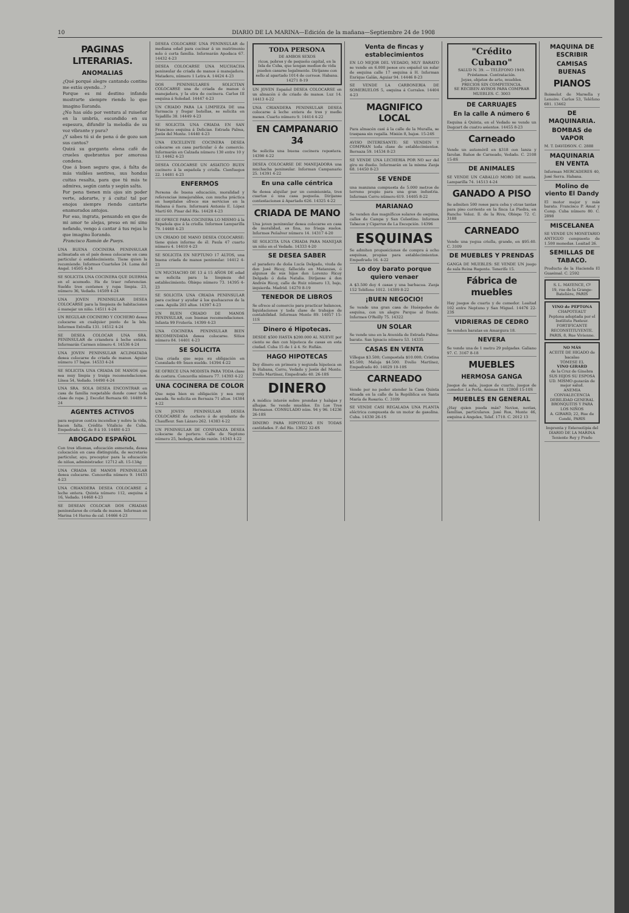10 DIARIO DE LA MARINA—Edición de la mañana—Septiembre 24 de 1908
PAGINAS LITERARIAS.
ANOMALIAS
¿Qué porqué alegre cantando contino me estás oyendo...?
Porque es mi destino infando mostrarte siempre riendo lo que imagino llorando.
¿No has oído por ventura al ruiseñor en la umbría, escondido en su espesura, difundir la melodía de su voz vibrante y pura?
¿Y sabes tú si de pena ó de gozo son sus cantos?
Quizá su garganta elena café de crueles quebrantos por amorosa condena.
Que á buen seguro que, á falta de más visibles sentires, sus hondas cuitas resalta, para que tú más te admires, según canta y según salta.
Por pena tienen mis ojos sin poder verte, adorarte, y á cuita! tal por enojos siempre riendo cantarte enamorados antojos.
Por eso, ingrata, pensando en que de mi amor te alejas, preso en mí sino nefando, vengo á cantar á tus rejas lo que imagino llorando.
Francisco Ramón de Pueys.
UNA BUENA COCINERA PENINSULAR aclimatada en el país desea colocarse en casa particular ó establecimiento. Tiene quien la recomiende. Informes Cuarteles 24. Loma del Angel. 14505 4-24
SE SOLICITA UNA COCINERA QUE DUERMA en el acomodo. Ha de traer referencias. Sueldo tres centenes y ropa limpia. 23, número 36, Vedado. 14509 4-24
UNA JOVEN PENINSULAR DESEA COLOCARSE para la limpieza de habitaciones ó manejar un niño. 14511 4-24
UN REGULAR COCINERO Y COCHERO desea colocarse en cualquier punto de la Isla. Informes Estrella 131. 14512 4-24
SE DESEA COLOCAR UNA SRA. PENINSULAR de criandera á leche entera. Informarán Carmen número 4. 14536 4-24
UNA JOVEN PENINSULAR ACLIMATADA desea colocarse de criada de manos. Aguiar número 17 bajos. 14533 4-24
SE SOLICITA UNA CRIADA DE MANOS que sea muy limpia y traiga recomendaciones. Línea 54, Vedado. 14490 4-24
UNA SRA. SOLA DESEA ENCONTRAR en casa de familia respetable donde coser toda clase de ropa. J. Escofet Bernaza 60. 14489 4-24
AGENTES ACTIVOS
para seguros contra incendios y sobre la vida, hacen falta. Crédito Vitalicio de Cuba. Empedrado 42, de 8 á 10. 14480 4-23
ABOGADO ESPAÑOL
Con tres idiomas, educación esmerada, desea colocación en casa distinguida, de secretario particular, ayo, preceptor para la educación de niños, administrador. 12712 alt. 15-13Ag
UNA CRIADA DE MANOS PENINSULAR desea colocarse. Concordia número 9. 14433 4-23
UNA CRIANDERA DESEA COLOCARSE á leche entera. Quinta número 112, esquina á 16, Vedado. 14468 4-23
SE DESEAN COLOCAR DOS CRIADAS peninsulares de criada de manos. Informan en Marina 14 Horno de cal. 14466 4-23
DESEA COLOCARSE UNA PENINSULAR de mediana edad para cocinar á un matrimonio solo ó corta familia. Informarán Apodaca 67. 14432 4-23
DESEA COLOCARSE UNA MUCHACHA peninsular de criada de manos ó manejadora. Matadero, número 1 Letra A. 14424 4-23
DOS PENINSULARES SOLICITAN COLOCARSE una de criada de manos ó manejadora, y la otra de cocinera. Carlos III esquina á Soledad. 14447 4-23
UN CRIADO PARA LA LIMPIEZA DE una Farmacia y fregar botellas, se solicita en Tejadillo 38. 14449 4-23
SE SOLICITA UNA CRIADA EN SAN Francisco esquina á Delicias. Estrada Palma, Jesús del Monte. 14440 4-23
UNA EXCELENTE COCINERA DESEA colocarse en casa particular ó de comercio. Informarán en Calzada número 130 entre 10 y 12. 14462 4-23
DESEA COLOCARSE UN ASIATICO BUEN cocinero á la española y criolla. Cienfuegos 22. 14481 4-23
ENFERMOS
Persona de buena educación, moralidad y referencias inmejorables, con mucha práctica en hospitales ofrece sus servicios en la Habana ó fuera. Informará Antonio E. López Martí 60. Pinar del Río. 14428 4-23
SE OFRECE PARA COCINERA LO MISMO á la Española que á la criolla. Informes Lamparilla 79. 14460 4-23
UN CRIADO DE MANO DESEA COLOCARSE: tiene quien informe de él. Paula 47 cuarto número 4. 14410 4-23
SE SOLICITA EN NEPTUNO 17 ALTOS, una buena criada de manos peninsular. 14412 4-23
UN MUCHACHO DE 13 á 15 AÑOS DE edad se solicita para la limpieza del establecimiento. Obispo número 73. 14395 4-23
SE SOLICITA UNA CRIADA PENINSULAR para cocinar y ayudar á los quehaceres de la casa. Aguila 203 altos. 14397 4-23
UN BUEN CRIADO DE MANOS PENINSULAR, con buenas recomendaciones. Infanta 99 Frutería. 14399 4-23
UNA COCINERA PENINSULAR BIEN RECOMENDADA desea colocarse. Sitios número 84. 14401 4-23
SE SOLICITA
Una criada que sepa su obligación en Consulado 49: buen sueldo. 14394 4-22
SE OFRECE UNA MODISTA PARA TODA clase de costura. Concordia número 77. 14393 4-22
UNA COCINERA DE COLOR
Que sepa bien su obligación y sea muy aseada. Se solicita en Bernaza 71 altos. 14384 4-22
UN JOVEN PENINSULAR DESEA COLOCARSE de cochero ó de ayudante de Chauffeur. San Lázaro 262. 14383 4-22
UN PENINSULAR DE CONFIANZA DESEA colocarse de portero. Calle de Neptuno número 25, bodega, darán razón. 14343 4-22
TODA PERSONA
DE AMBOS SEXOS
ricos, pobres y de pequeño capital, en la Isla de Cuba, que tengan medios de vida pueden casarse legalmente. Diríjanse con sello al apartado 1014 de correos. Habana. 14271 8-19
UN JOVEN Español DESEA COLOCARSE en un almacén ó de criado de manos. Luz 14. 14413 4-22
UNA CRIANDERA PENINSULAR DESEA colocarse á leche entera de tres y medio meses. Cuarto número 9. 14414 4-22
EN CAMPANARIO 34
Se solicita una buena cocinera repostera. 14390 4-22
DESEA COLOCARSE DE MANEJADORA una muchacha peninsular. Informan Campanario 25. 14391 4-22
En una calle céntrica
Se desea alquilar por un comisionista, tres cuartos ó una casa pequeña. Dirijanse contestaciones á Apartado 626. 14325 4-22
CRIADA DE MANO
Una joven peninsular desea colocarse en casa de moralidad, es fina, no friega suelos. Informes Peñalver número 14. 14317 4-20
SE SOLICITA UNA CRIADA PARA MANEJAR un niño en el Vedado. 14333 4-20
SE DESEA SABER
el paradero de doña Lucía Delgado, viuda de don José Ricoy, fallecido en Matanzas, ó algunos de sus hijos don Lorenzo Ricoy Delgado ó doña Natalia. Diríjanse á don Andrés Ricoy, calle de Ruiz número 13, bajo, izquierda. Madrid. 14270 8-19
TENEDOR DE LIBROS
Se ofrece al comercio para practicar balances, liquidaciones y toda clase de trabajos de contabilidad. Informan Monte 89. 14057 15-11S
Dinero é Hipotecas.
DESDE $500 HASTA $200.000 AL NUEVE por ciento se dan con hipoteca de casas en esta ciudad. Cuba 15 de 1 á 4. Sr. Rufián.
HAGO HIPOTECAS
Doy dinero en primera y segunda hipoteca en la Habana, Cerro, Vedado y Jesús del Monte. Evello Martínez, Empedrado 40. 26-18S
DINERO
A módico interés sobre prendas y halajas y alhajas. Se vende muebles. En Los Tres Hermanos. CONSULADO núm. 94 y 96. 14236 26-18S
DINERO PARA HIPOTECAS EN TODAS cantidades. F. del Río. 13622 32-6S
Venta de fincas y establecimientos
EN LO MEJOR DEL VEDADO, MUY BARATO se vende en 6.000 pesos oro español un solar de esquina calle 17 esquina á H. Informan Enrique Galán, Aguiar 94. 14446 8-23
SE VENDE LA CARBONERIA DE SOMERUELOS 5, esquina á Corrales. 14404 4-23
MAGNIFICO LOCAL
Para almacén casi á la calle de la Muralla, se traspasa sin regalía. Misión 8, bajos. 15-24S
AVISO INTERESANTE: SE VENDEN Y COMPRAN toda clase de establecimientos. Bernaza 59. 14534 8-23
SE VENDE UNA LECHERIA POR NO ser del giro su dueño. Informarán en la misma Zanja 68. 14450 8-23
SE VENDE
una manzana compuesta de 5.000 metros de terreno propio para una gran industria. Informan Cerro número 619. 14405 8-22
MARIANAO
Se venden dos magníficos solares de esquina, calles de Campa y San Celestino. Informes Tabacos y Cigarros de La Escepción. 14396
ESQUINAS
Se admiten proposiciones de compra á ocho esquinas, propias para establecimientos. Empedrado 16. 4-22
Lo doy barato porque quiero venaer
A $3.500 doy 4 casas y una barbacoa. Zanja 152 Teléfono 1012. 14389 8-22
¡BUEN NEGOCIO!
Se vende una gran casa de Huéspedes de esquina, con un alegre Parque al frente. Informes O'Reilly 75. 14322
UN SOLAR
Se vende uno en la Avenida de Estrada Palma: barato. San Ignacio número 53. 14335
CASAS EN VENTA
Villegas $3.500; Compostela $10.000; Cristina $5.500; Maloja $4.500. Evelio Martínez, Empedrado 40. 14029 10-10S
CARNEADO
Vende por no poder atender la Casa Quinta situada en la calle de la República en Santa María de Rosario. C. 3109
SE VENDE CASI REGALADA UNA PLANTA eléctrica compuesta de un motor de gasolina. Cuba. 14330 26-1S
"Crédito Cubano"
SALUD N. 39. — TELÉFONO 1949.
Préstamos. Contratación.
Joyas, objetos de arte, muebles.
PRECIOS SIN COMPETENCIA.
SE RECIBEN AVISOS PARA COMPRAR MUEBLES. C. 3003
DE CARRUAJES
En la calle A número 6
Esquina á Quinta, en el Vedado se vende un Dogcart de cuatro asientos. 14455 8-23
Carneado
Vende un automóvil en $318 con lanza y farolas. Baños de Carneado, Vedado. C. 2108 15-8S
DE ANIMALES
SE VENDE UN CABALLO MORO DE monta. Lamparilla 74. 14513 4-24
GANADO A PISO
Se admiten 500 reses para ceba y otras tantas para piso corriente en la finca La Piedra, en Rancho Veloz. Il. de la Riva, Obispo 72. C. 3188
CARNEADO
Vende una yegua criolla, grande, en $95.40. C. 3109
DE MUEBLES Y PRENDAS
GANGA DE MUEBLES: SE VENDE UN juego de sala Reina Regente. Tenerife 15.
Fábrica de muebles
Hay juegos de cuarto y de comedor. Leaitad 102 entre Neptuno y San Miguel. 14476 22-23S
VIDRIERAS DE CEDRO
Se venden baratas en Amargura 18.
NEVERA
Se vende una de 1 metro 29 pulgadas. Galiano 97. C. 3167 8-18
MUEBLES
HERMOSA GANGA
Juegos de sala, juegos de cuarto, juegos de comedor. La Perla, Animas 84. 12808 15-10S
MUEBLES EN GENERAL
¿Hay quien pueda más? Novios, novias, familias, particulares. José Ros, Monte 46, esquina á Angeles, Telef. 1710. C. 2012 13
MAQUINA DE ESCRIBIR
CAMISAS BUENAS
PIANOS
Boisselot de Marsella y Lenoire. Carlos 53, Teléfono 681. 13462
DE MAQUINARIA.
BOMBAS de VAPOR
M. T. DAVIDSON. C. 2888
MAQUINARIA EN VENTA
Informan MERCADERES 40, José Serra. Habana.
Molino de viento El Dandy
El motor mejor y más barato. Francisco P. Amat y Comp. Cuba número 80. C. 2898
MISCELANEA
SE VENDE UN MONETARIO ANTIGUO compuesto de 1.500 monedas. Leaitad 26.
SEMILLAS DE TABACO.
Producto de la Hacienda El Guasimal. C. 2592
S. L. MAYENCE, Cº
19, rue de la Grange-Batelière, PARIS
VINO de PEPTONA
CHAPOTEAUT
Peptona adoptada por el Instituto Pasteur. FORTIFICANTE RECONSTITUYENTE. PARIS, 8, Rue Vivienne.
NO MÁS
ACEITE DE HIGADO de bacalao
TÓMESE EL
VINO GIRARD
de la Cruz de Ginebra
SUS HIJOS SU ESPOSA UD. MISMO gozarán de mejor salud.
ANEMIA CONVALECENCIA DEBILIDAD GENERAL BRONQUITIS Y PARA LOS NIÑOS
A. GIRARD, 22, Rue de Condé, PARIS
Imprenta y Estereotipia del DIARIO DE LA MARINA Teniente Rey y Prado